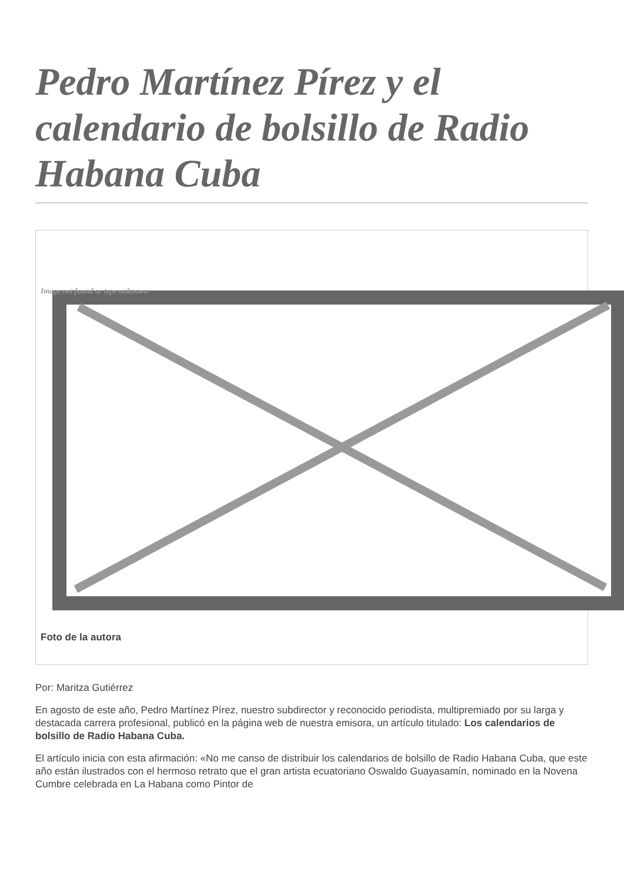Pedro Martínez Pírez y el calendario de bolsillo de Radio Habana Cuba
Image not found or type unknown
Foto de la autora
Por: Maritza Gutiérrez
En agosto de este año, Pedro Martínez Pírez, nuestro subdirector y reconocido periodista, multipremiado por su larga y destacada carrera profesional, publicó en la página web de nuestra emisora, un artículo titulado: Los calendarios de bolsillo de Radio Habana Cuba.
El artículo inicia con esta afirmación: «No me canso de distribuir los calendarios de bolsillo de Radio Habana Cuba, que este año están ilustrados con el hermoso retrato que el gran artista ecuatoriano Oswaldo Guayasamín, nominado en la Novena Cumbre celebrada en La Habana como Pintor de